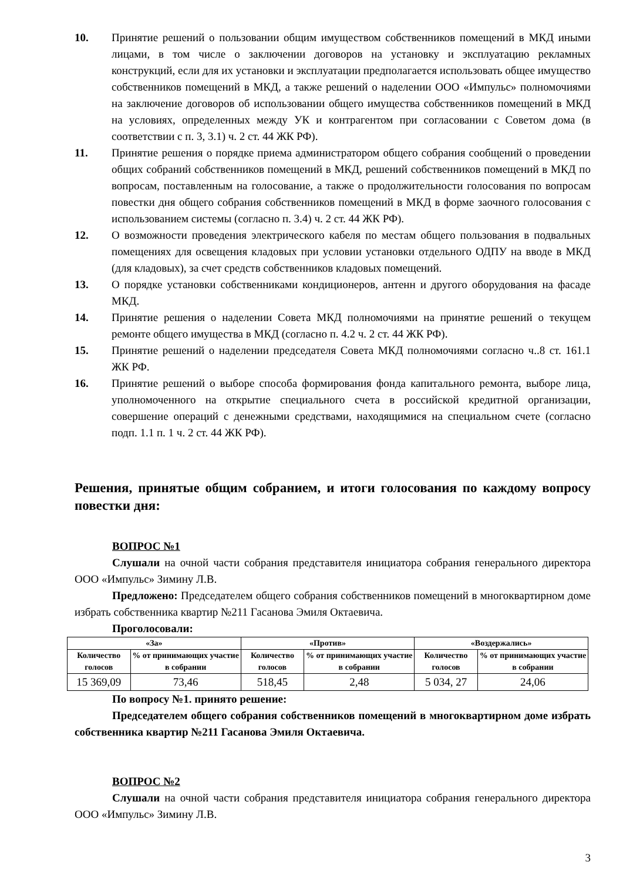10. Принятие решений о пользовании общим имуществом собственников помещений в МКД иными лицами, в том числе о заключении договоров на установку и эксплуатацию рекламных конструкций, если для их установки и эксплуатации предполагается использовать общее имущество собственников помещений в МКД, а также решений о наделении ООО «Импульс» полномочиями на заключение договоров об использовании общего имущества собственников помещений в МКД на условиях, определенных между УК и контрагентом при согласовании с Советом дома (в соответствии с п. 3, 3.1) ч. 2 ст. 44 ЖК РФ).
11. Принятие решения о порядке приема администратором общего собрания сообщений о проведении общих собраний собственников помещений в МКД, решений собственников помещений в МКД по вопросам, поставленным на голосование, а также о продолжительности голосования по вопросам повестки дня общего собрания собственников помещений в МКД в форме заочного голосования с использованием системы (согласно п. 3.4) ч. 2 ст. 44 ЖК РФ).
12. О возможности проведения электрического кабеля по местам общего пользования в подвальных помещениях для освещения кладовых при условии установки отдельного ОДПУ на вводе в МКД (для кладовых), за счет средств собственников кладовых помещений.
13. О порядке установки собственниками кондиционеров, антенн и другого оборудования на фасаде МКД.
14. Принятие решения о наделении Совета МКД полномочиями на принятие решений о текущем ремонте общего имущества в МКД (согласно п. 4.2 ч. 2 ст. 44 ЖК РФ).
15. Принятие решений о наделении председателя Совета МКД полномочиями согласно ч..8 ст. 161.1 ЖК РФ.
16. Принятие решений о выборе способа формирования фонда капитального ремонта, выборе лица, уполномоченного на открытие специального счета в российской кредитной организации, совершение операций с денежными средствами, находящимися на специальном счете (согласно подп. 1.1 п. 1 ч. 2 ст. 44 ЖК РФ).
Решения, принятые общим собранием, и итоги голосования по каждому вопросу повестки дня:
ВОПРОС №1
Слушали на очной части собрания представителя инициатора собрания генерального директора ООО «Импульс» Зимину Л.В.
Предложено: Председателем общего собрания собственников помещений в многоквартирном доме избрать собственника квартир №211 Гасанова Эмиля Октаевича.
Проголосовали:
| «За» | | «Против» | | «Воздержались» | |
| --- | --- | --- | --- | --- | --- |
| Количество голосов | % от принимающих участие в собрании | Количество голосов | % от принимающих участие в собрании | Количество голосов | % от принимающих участие в собрании |
| 15 369,09 | 73,46 | 518,45 | 2,48 | 5 034, 27 | 24,06 |
По вопросу №1. принято решение:
Председателем общего собрания собственников помещений в многоквартирном доме избрать собственника квартир №211 Гасанова Эмиля Октаевича.
ВОПРОС №2
Слушали на очной части собрания представителя инициатора собрания генерального директора ООО «Импульс» Зимину Л.В.
3